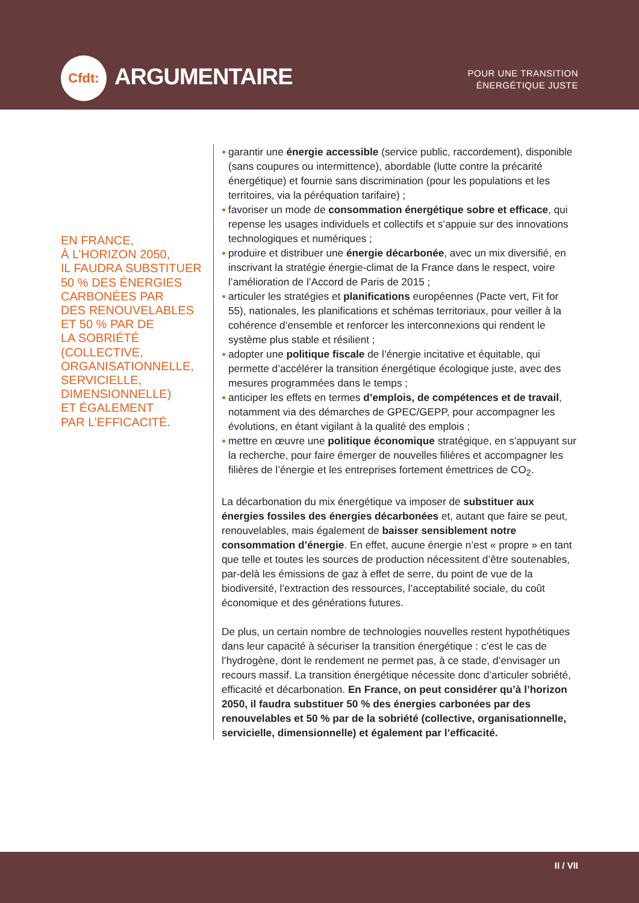Cfdt:
ARGUMENTAIRE
POUR UNE TRANSITION
ÉNERGÉTIQUE JUSTE
EN FRANCE,
À L’HORIZON 2050,
IL FAUDRA SUBSTITUER
50 % DES ÉNERGIES
CARBONÉES PAR
DES RENOUVELABLES
ET 50 % PAR DE
LA SOBRIÉTÉ
(COLLECTIVE,
ORGANISATIONNELLE,
SERVICIELLE,
DIMENSIONNELLE)
ET ÉGALEMENT
PAR L’EFFICACITÉ.
● garantir une énergie accessible (service public, raccordement), disponible (sans coupures ou intermittence), abordable (lutte contre la précarité énergétique) et fournie sans discrimination (pour les populations et les territoires, via la péréquation tarifaire) ;
● favoriser un mode de consommation énergétique sobre et efficace, qui repense les usages individuels et collectifs et s’appuie sur des innovations technologiques et numériques ;
● produire et distribuer une énergie décarbonée, avec un mix diversifié, en inscrivant la stratégie énergie-climat de la France dans le respect, voire l’amélioration de l’Accord de Paris de 2015 ;
● articuler les stratégies et planifications européennes (Pacte vert, Fit for 55), nationales, les planifications et schémas territoriaux, pour veiller à la cohérence d’ensemble et renforcer les interconnexions qui rendent le système plus stable et résilient ;
● adopter une politique fiscale de l’énergie incitative et équitable, qui permette d’accélérer la transition énergétique écologique juste, avec des mesures programmées dans le temps ;
● anticiper les effets en termes d’emplois, de compétences et de travail, notamment via des démarches de GPEC/GEPP, pour accompagner les évolutions, en étant vigilant à la qualité des emplois ;
● mettre en œuvre une politique économique stratégique, en s’appuyant sur la recherche, pour faire émerger de nouvelles filières et accompagner les filières de l’énergie et les entreprises fortement émettrices de CO<sub>2</sub>.
La décarbonation du mix énergétique va imposer de substituer aux énergies fossiles des énergies décarbonées et, autant que faire se peut, renouvelables, mais également de baisser sensiblement notre consommation d’énergie. En effet, aucune énergie n’est « propre » en tant que telle et toutes les sources de production nécessitent d’être soutenables, par-delà les émissions de gaz à effet de serre, du point de vue de la biodiversité, l’extraction des ressources, l’acceptabilité sociale, du coût économique et des générations futures.
De plus, un certain nombre de technologies nouvelles restent hypothétiques dans leur capacité à sécuriser la transition énergétique : c’est le cas de l’hydrogène, dont le rendement ne permet pas, à ce stade, d’envisager un recours massif. La transition énergétique nécessite donc d’articuler sobriété, efficacité et décarbonation. En France, on peut considérer qu’à l’horizon 2050, il faudra substituer 50 % des énergies carbonées par des renouvelables et 50 % par de la sobriété (collective, organisationnelle, servicielle, dimensionnelle) et également par l’efficacité.
II / VII